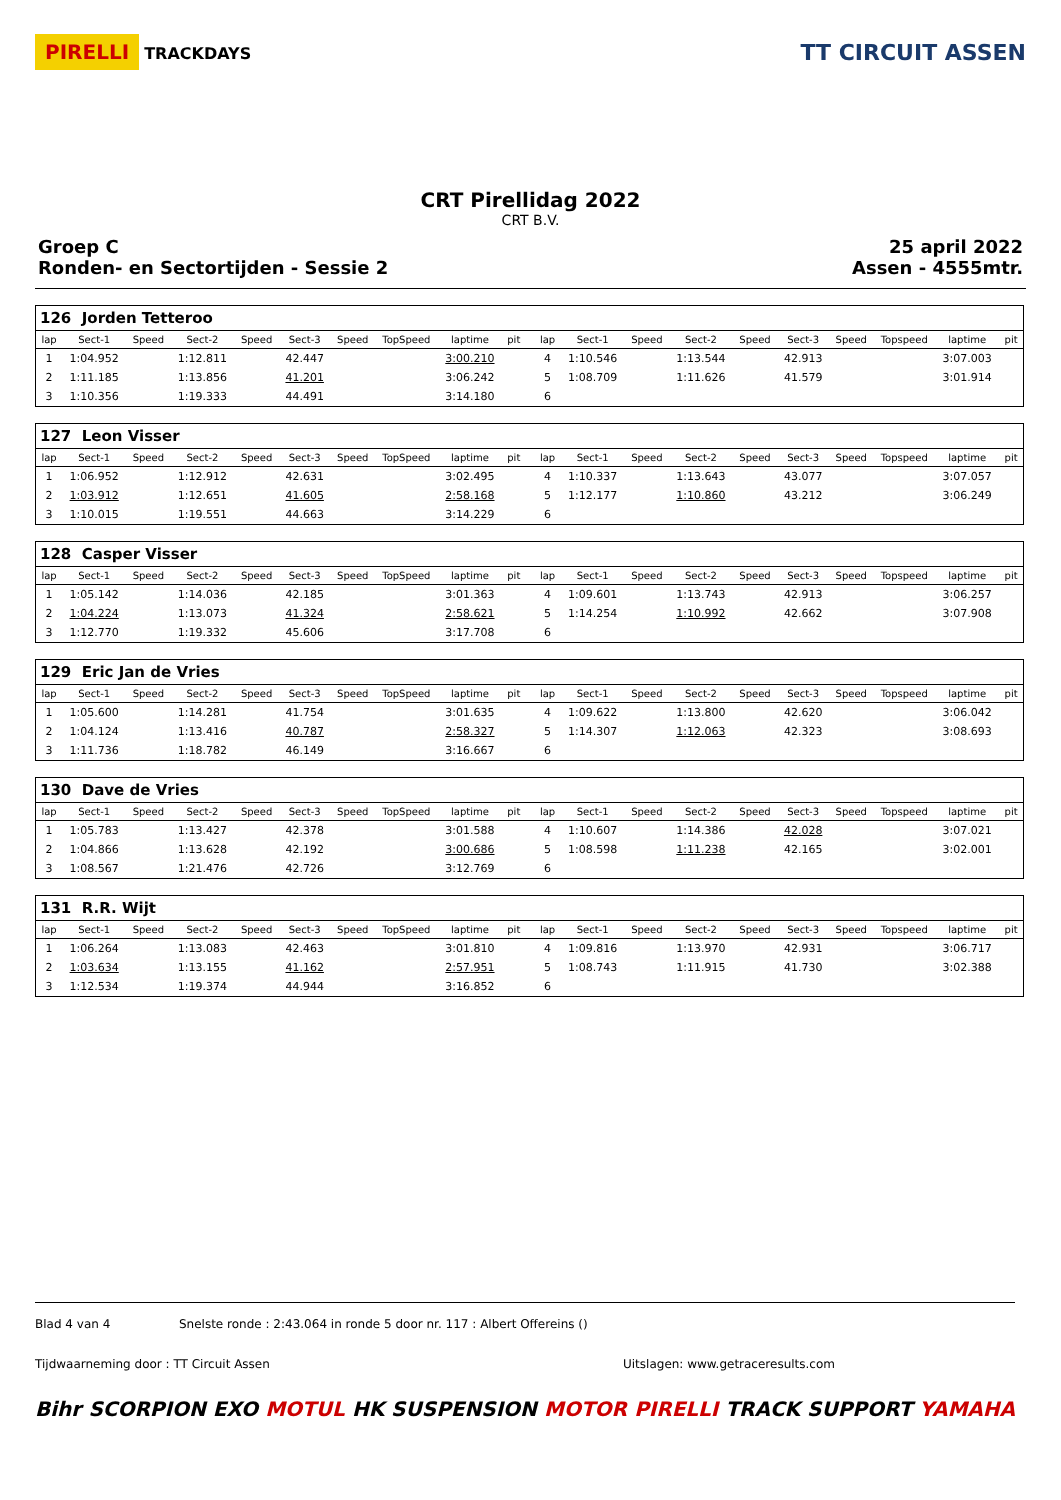PIRELLI TRACKDAYS
TT CIRCUIT ASSEN
CRT Pirellidag 2022
CRT B.V.
Groep C
Ronden- en Sectortijden - Sessie 2
25 april 2022
Assen - 4555mtr.
| 126 Jorden Tetteroo | | | | | | | | | | | | | | | | | | | | |
| lap | Sect-1 | Speed | Sect-2 | Speed | Sect-3 | Speed | TopSpeed | laptime | pit | | lap | Sect-1 | Speed | Sect-2 | Speed | Sect-3 | Speed | Topspeed | laptime | pit |
| 1 | 1:04.952 | | 1:12.811 | | 42.447 | | | 3:00.210 | | | 4 | 1:10.546 | | 1:13.544 | | 42.913 | | | 3:07.003 | |
| 2 | 1:11.185 | | 1:13.856 | | 41.201 | | | 3:06.242 | | | 5 | 1:08.709 | | 1:11.626 | | 41.579 | | | 3:01.914 | |
| 3 | 1:10.356 | | 1:19.333 | | 44.491 | | | 3:14.180 | | | 6 | | | | | | | | | |
| 127 Leon Visser | | | | | | | | | | | | | | | | | | | | |
| lap | Sect-1 | Speed | Sect-2 | Speed | Sect-3 | Speed | TopSpeed | laptime | pit | | lap | Sect-1 | Speed | Sect-2 | Speed | Sect-3 | Speed | Topspeed | laptime | pit |
| 1 | 1:06.952 | | 1:12.912 | | 42.631 | | | 3:02.495 | | | 4 | 1:10.337 | | 1:13.643 | | 43.077 | | | 3:07.057 | |
| 2 | 1:03.912 | | 1:12.651 | | 41.605 | | | 2:58.168 | | | 5 | 1:12.177 | | 1:10.860 | | 43.212 | | | 3:06.249 | |
| 3 | 1:10.015 | | 1:19.551 | | 44.663 | | | 3:14.229 | | | 6 | | | | | | | | | |
| 128 Casper Visser | | | | | | | | | | | | | | | | | | | | |
| lap | Sect-1 | Speed | Sect-2 | Speed | Sect-3 | Speed | TopSpeed | laptime | pit | | lap | Sect-1 | Speed | Sect-2 | Speed | Sect-3 | Speed | Topspeed | laptime | pit |
| 1 | 1:05.142 | | 1:14.036 | | 42.185 | | | 3:01.363 | | | 4 | 1:09.601 | | 1:13.743 | | 42.913 | | | 3:06.257 | |
| 2 | 1:04.224 | | 1:13.073 | | 41.324 | | | 2:58.621 | | | 5 | 1:14.254 | | 1:10.992 | | 42.662 | | | 3:07.908 | |
| 3 | 1:12.770 | | 1:19.332 | | 45.606 | | | 3:17.708 | | | 6 | | | | | | | | | |
| 129 Eric Jan de Vries | | | | | | | | | | | | | | | | | | | | |
| lap | Sect-1 | Speed | Sect-2 | Speed | Sect-3 | Speed | TopSpeed | laptime | pit | | lap | Sect-1 | Speed | Sect-2 | Speed | Sect-3 | Speed | Topspeed | laptime | pit |
| 1 | 1:05.600 | | 1:14.281 | | 41.754 | | | 3:01.635 | | | 4 | 1:09.622 | | 1:13.800 | | 42.620 | | | 3:06.042 | |
| 2 | 1:04.124 | | 1:13.416 | | 40.787 | | | 2:58.327 | | | 5 | 1:14.307 | | 1:12.063 | | 42.323 | | | 3:08.693 | |
| 3 | 1:11.736 | | 1:18.782 | | 46.149 | | | 3:16.667 | | | 6 | | | | | | | | | |
| 130 Dave de Vries | | | | | | | | | | | | | | | | | | | | |
| lap | Sect-1 | Speed | Sect-2 | Speed | Sect-3 | Speed | TopSpeed | laptime | pit | | lap | Sect-1 | Speed | Sect-2 | Speed | Sect-3 | Speed | Topspeed | laptime | pit |
| 1 | 1:05.783 | | 1:13.427 | | 42.378 | | | 3:01.588 | | | 4 | 1:10.607 | | 1:14.386 | | 42.028 | | | 3:07.021 | |
| 2 | 1:04.866 | | 1:13.628 | | 42.192 | | | 3:00.686 | | | 5 | 1:08.598 | | 1:11.238 | | 42.165 | | | 3:02.001 | |
| 3 | 1:08.567 | | 1:21.476 | | 42.726 | | | 3:12.769 | | | 6 | | | | | | | | | |
| 131 R.R. Wijt | | | | | | | | | | | | | | | | | | | | |
| lap | Sect-1 | Speed | Sect-2 | Speed | Sect-3 | Speed | TopSpeed | laptime | pit | | lap | Sect-1 | Speed | Sect-2 | Speed | Sect-3 | Speed | Topspeed | laptime | pit |
| 1 | 1:06.264 | | 1:13.083 | | 42.463 | | | 3:01.810 | | | 4 | 1:09.816 | | 1:13.970 | | 42.931 | | | 3:06.717 | |
| 2 | 1:03.634 | | 1:13.155 | | 41.162 | | | 2:57.951 | | | 5 | 1:08.743 | | 1:11.915 | | 41.730 | | | 3:02.388 | |
| 3 | 1:12.534 | | 1:19.374 | | 44.944 | | | 3:16.852 | | | 6 | | | | | | | | | |
Blad 4 van 4 Snelste ronde : 2:43.064 in ronde 5 door nr. 117 : Albert Offereins ()
Tijdwaarneming door : TT Circuit Assen Uitslagen: www.getraceresults.com
Bihr SCORPION EXO MOTUL HK SUSPENSION MOTOR PIRELLI TRACK SUPPORT YAMAHA